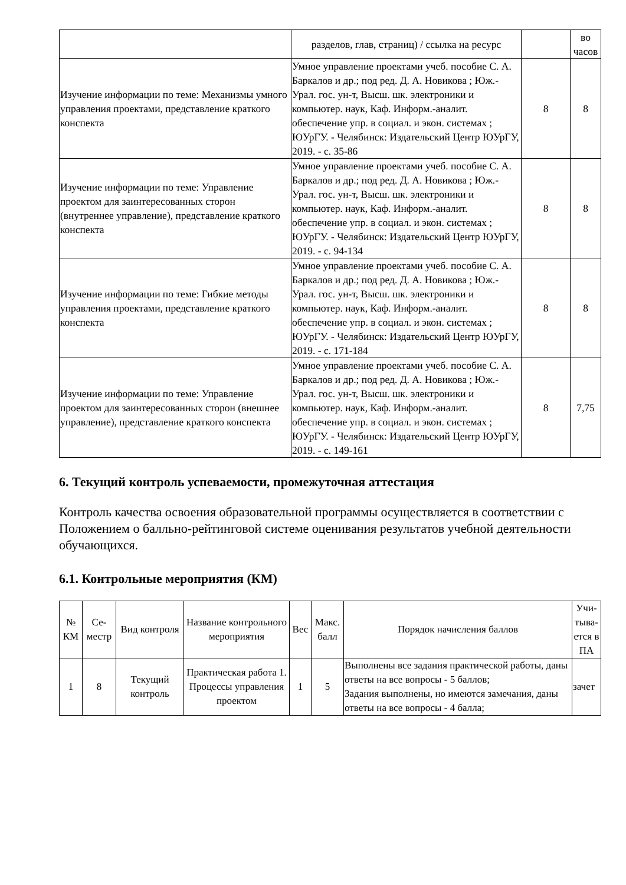| | разделов, глав, страниц) / ссылка на ресурс | | во часов |
| Изучение информации по теме: Механизмы умного управления проектами, представление краткого конспекта | Умное управление проектами учеб. пособие С. А. Баркалов и др.; под ред. Д. А. Новикова ; Юж.-Урал. гос. ун-т, Высш. шк. электроники и компьютер. наук, Каф. Информ.-аналит. обеспечение упр. в социал. и экон. системах ; ЮУрГУ. - Челябинск: Издательский Центр ЮУрГУ, 2019. - с. 35-86 | 8 | 8 |
| Изучение информации по теме: Управление проектом для заинтересованных сторон (внутреннее управление), представление краткого конспекта | Умное управление проектами учеб. пособие С. А. Баркалов и др.; под ред. Д. А. Новикова ; Юж.-Урал. гос. ун-т, Высш. шк. электроники и компьютер. наук, Каф. Информ.-аналит. обеспечение упр. в социал. и экон. системах ; ЮУрГУ. - Челябинск: Издательский Центр ЮУрГУ, 2019. - с. 94-134 | 8 | 8 |
| Изучение информации по теме: Гибкие методы управления проектами, представление краткого конспекта | Умное управление проектами учеб. пособие С. А. Баркалов и др.; под ред. Д. А. Новикова ; Юж.-Урал. гос. ун-т, Высш. шк. электроники и компьютер. наук, Каф. Информ.-аналит. обеспечение упр. в социал. и экон. системах ; ЮУрГУ. - Челябинск: Издательский Центр ЮУрГУ, 2019. - с. 171-184 | 8 | 8 |
| Изучение информации по теме: Управление проектом для заинтересованных сторон (внешнее управление), представление краткого конспекта | Умное управление проектами учеб. пособие С. А. Баркалов и др.; под ред. Д. А. Новикова ; Юж.-Урал. гос. ун-т, Высш. шк. электроники и компьютер. наук, Каф. Информ.-аналит. обеспечение упр. в социал. и экон. системах ; ЮУрГУ. - Челябинск: Издательский Центр ЮУрГУ, 2019. - с. 149-161 | 8 | 7,75 |
6. Текущий контроль успеваемости, промежуточная аттестация
Контроль качества освоения образовательной программы осуществляется в соответствии с Положением о балльно-рейтинговой системе оценивания результатов учебной деятельности обучающихся.
6.1. Контрольные мероприятия (КМ)
| № КМ | Се-местр | Вид контроля | Название контрольного мероприятия | Вес | Макс. балл | Порядок начисления баллов | Учи-тыва-ется в ПА |
| --- | --- | --- | --- | --- | --- | --- | --- |
| 1 | 8 | Текущий контроль | Практическая работа 1. Процессы управления проектом | 1 | 5 | Выполнены все задания практической работы, даны ответы на все вопросы - 5 баллов; Задания выполнены, но имеются замечания, даны ответы на все вопросы - 4 балла; | зачет |